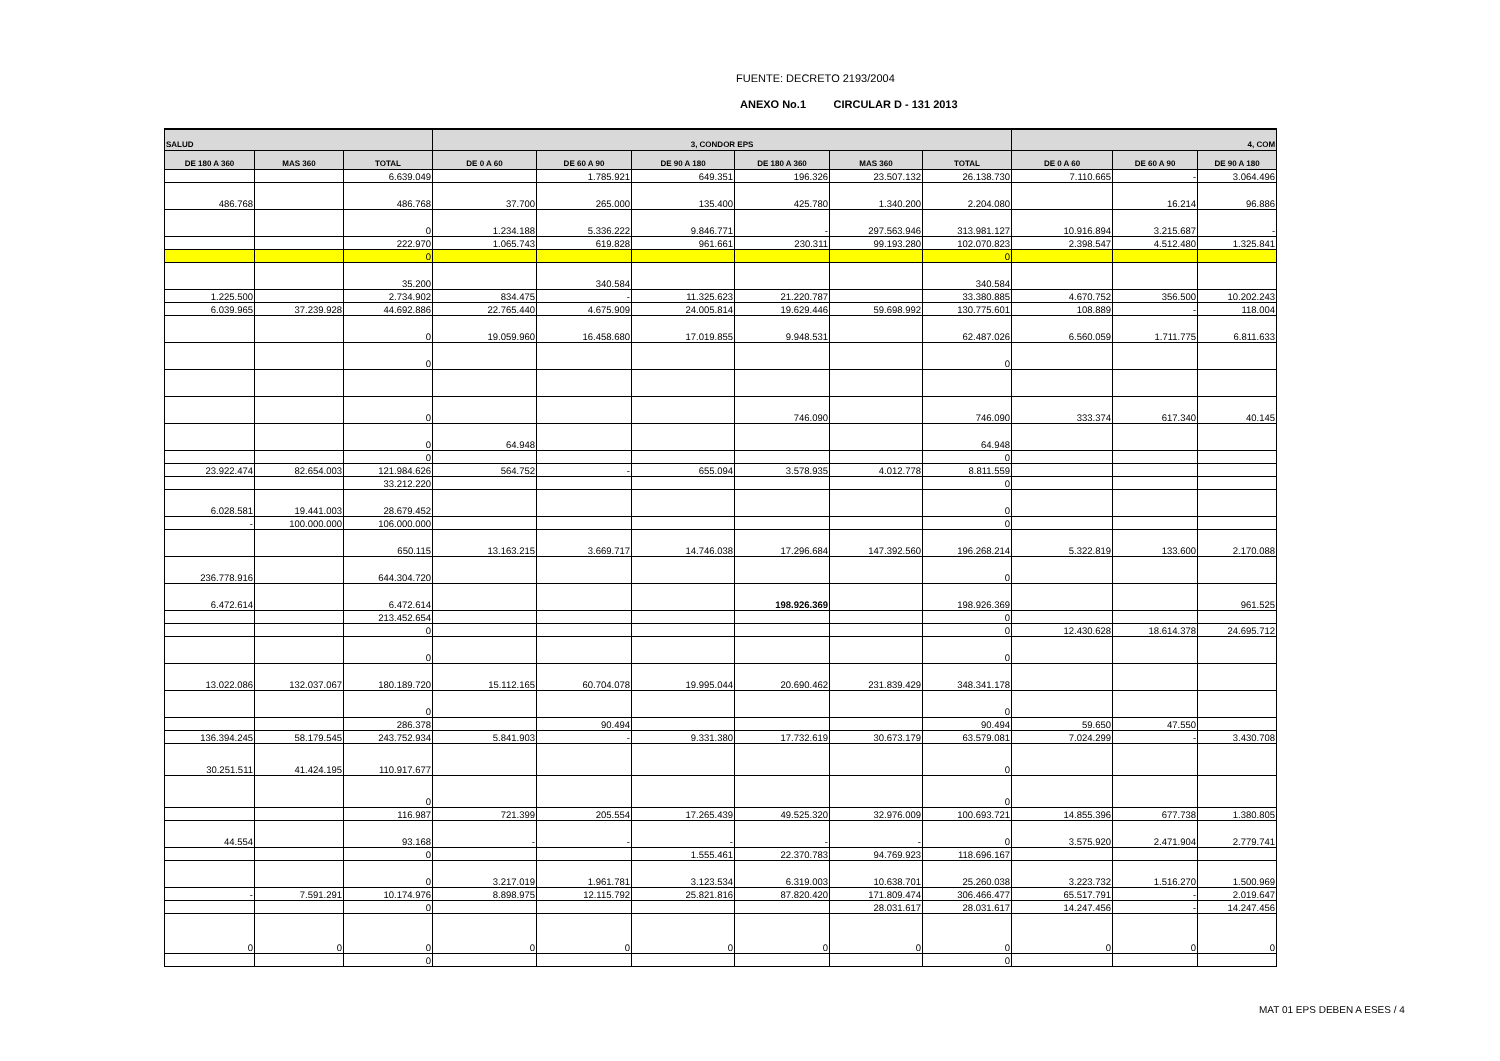FUENTE: DECRETO 2193/2004
ANEXO No.1 CIRCULAR D - 131 2013
| SALUD | | | 3, CONDOR EPS | | | | | | 4, COM | | |
| --- | --- | --- | --- | --- | --- | --- | --- | --- | --- | --- | --- |
| DE 180 A 360 | MAS 360 | TOTAL | DE 0 A 60 | DE 60 A 90 | DE 90 A 180 | DE 180 A 360 | MAS 360 | TOTAL | DE 0 A 60 | DE 60 A 90 | DE 90 A 180 |
| | | 6.639.049 | | 1.785.921 | 649.351 | 196.326 | 23.507.132 | 26.138.730 | 7.110.665 | - | 3.064.496 |
| 486.768 | | 486.768 | 37.700 | 265.000 | 135.400 | 425.780 | 1.340.200 | 2.204.080 | | 16.214 | 96.886 |
| | | 0 | 1.234.188 | 5.336.222 | 9.846.771 | - | 297.563.946 | 313.981.127 | 10.916.894 | 3.215.687 | - |
| | | 222.970 | 1.065.743 | 619.828 | 961.661 | 230.311 | 99.193.280 | 102.070.823 | 2.398.547 | 4.512.480 | 1.325.841 |
| | | 0 | | | | | | 0 | | | |
| | | 35.200 | | 340.584 | | | | 340.584 | | | |
| 1.225.500 | | 2.734.902 | 834.475 | - | 11.325.623 | 21.220.787 | | 33.380.885 | 4.670.752 | 356.500 | 10.202.243 |
| 6.039.965 | 37.239.928 | 44.692.886 | 22.765.440 | 4.675.909 | 24.005.814 | 19.629.446 | 59.698.992 | 130.775.601 | 108.889 | - | 118.004 |
| | | 0 | 19.059.960 | 16.458.680 | 17.019.855 | 9.948.531 | | 62.487.026 | 6.560.059 | 1.711.775 | 6.811.633 |
| | | 0 | | | | | | 0 | | | |
| | | 0 | | | | 746.090 | | 746.090 | 333.374 | 617.340 | 40.145 |
| | | 0 | 64.948 | | | | | 64.948 | | | |
| | | 0 | | | | | | 0 | | | |
| 23.922.474 | 82.654.003 | 121.984.626 | 564.752 | - | 655.094 | 3.578.935 | 4.012.778 | 8.811.559 | | | |
| | | 33.212.220 | | | | | | 0 | | | |
| 6.028.581 | 19.441.003 | 28.679.452 | | | | | | 0 | | | |
| - | 100.000.000 | 106.000.000 | | | | | | 0 | | | |
| | | 650.115 | 13.163.215 | 3.669.717 | 14.746.038 | 17.296.684 | 147.392.560 | 196.268.214 | 5.322.819 | 133.600 | 2.170.088 |
| 236.778.916 | | 644.304.720 | | | | | | 0 | | | |
| 6.472.614 | | 6.472.614 | | | | 198.926.369 | | 198.926.369 | | | 961.525 |
| | | 213.452.654 | | | | | | 0 | | | |
| | | 0 | | | | | | 0 | 12.430.628 | 18.614.378 | 24.695.712 |
| | | 0 | | | | | | 0 | | | |
| 13.022.086 | 132.037.067 | 180.189.720 | 15.112.165 | 60.704.078 | 19.995.044 | 20.690.462 | 231.839.429 | 348.341.178 | | | |
| | | 0 | | | | | | 0 | | | |
| | | 286.378 | | 90.494 | | | | 90.494 | 59.650 | 47.550 | |
| 136.394.245 | 58.179.545 | 243.752.934 | 5.841.903 | - | 9.331.380 | 17.732.619 | 30.673.179 | 63.579.081 | 7.024.299 | - | 3.430.708 |
| 30.251.511 | 41.424.195 | 110.917.677 | | | | | | 0 | | | |
| | | 0 | | | | | | 0 | | | |
| | | 116.987 | 721.399 | 205.554 | 17.265.439 | 49.525.320 | 32.976.009 | 100.693.721 | 14.855.396 | 677.738 | 1.380.805 |
| 44.554 | | 93.168 | - | - | - | - | - | 0 | 3.575.920 | 2.471.904 | 2.779.741 |
| | | 0 | | | 1.555.461 | 22.370.783 | 94.769.923 | 118.696.167 | | | |
| | | 0 | 3.217.019 | 1.961.781 | 3.123.534 | 6.319.003 | 10.638.701 | 25.260.038 | 3.223.732 | 1.516.270 | 1.500.969 |
| - | 7.591.291 | 10.174.976 | 8.898.975 | 12.115.792 | 25.821.816 | 87.820.420 | 171.809.474 | 306.466.477 | 65.517.791 | - | 2.019.647 |
| | | 0 | | | | | 28.031.617 | 28.031.617 | 14.247.456 | - | 14.247.456 |
| 0 | 0 | 0 | 0 | 0 | 0 | 0 | 0 | 0 | 0 | 0 | 0 |
| | | 0 | | | | | | 0 | | | |
MAT 01 EPS DEBEN A ESES / 4